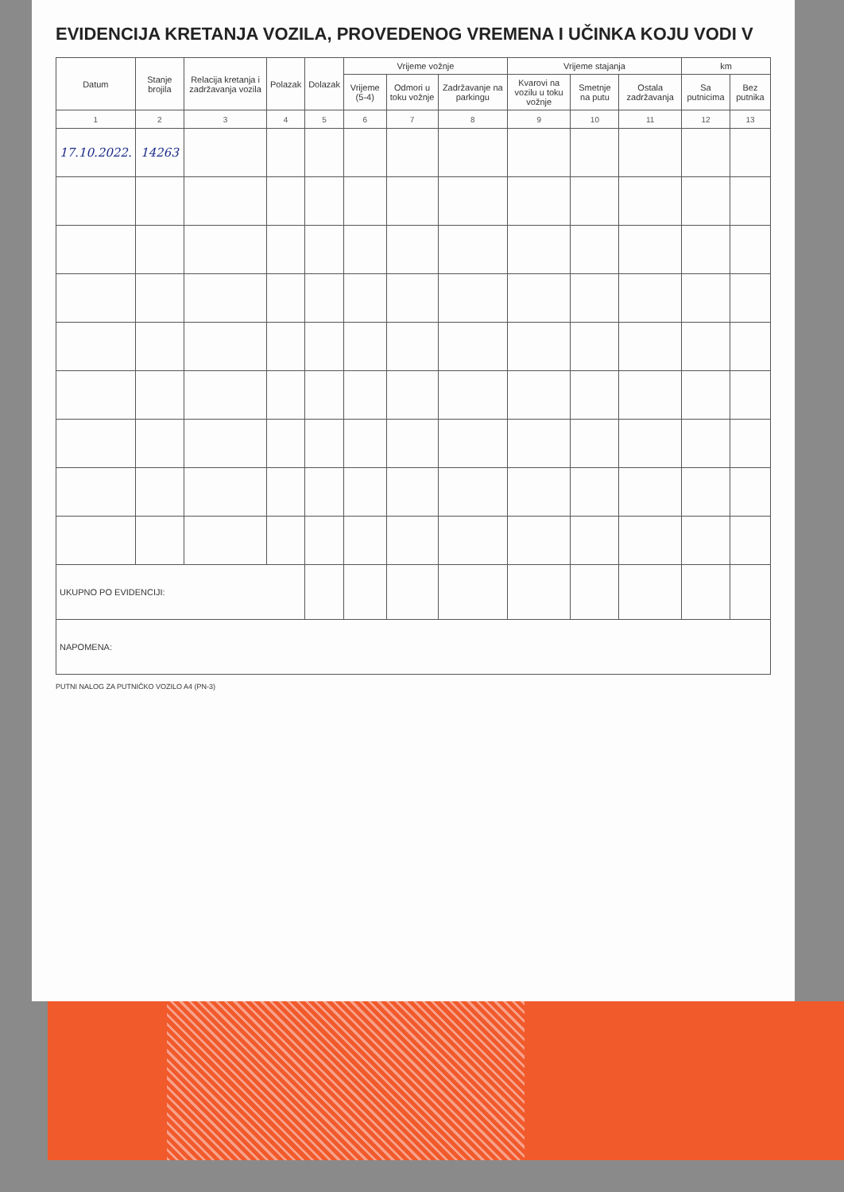EVIDENCIJA KRETANJA VOZILA, PROVEDENOG VREMENA I UČINKA KOJU VODI V
| Datum | Stanje brojila | Relacija kretanja i zadržavanja vozila | Polazak | Dolazak | Vrijeme vožnje | | | Vrijeme stajanja | | | km | |
| --- | --- | --- | --- | --- | --- | --- | --- | --- | --- | --- | --- | --- |
| | | | | | Vrijeme (5-4) | Odmori u toku vožnje | Zadržavanje na parkingu | Kvarovi na vozilu u toku vožnje | Smetnje na putu | Ostala zadržavanja | Sa putnicima | Bez putnika |
| 1 | 2 | 3 | 4 | 5 | 6 | 7 | 8 | 9 | 10 | 11 | 12 | 13 |
| 17.10.2022. | 14263 | | | | | | | | | | | |
| UKUPNO PO EVIDENCIJI: | | | | | | | | | | | | |
| NAPOMENA: | | | | | | | | | | | | |
PUTNI NALOG ZA PUTNIČKO VOZILO A4 (PN-3)